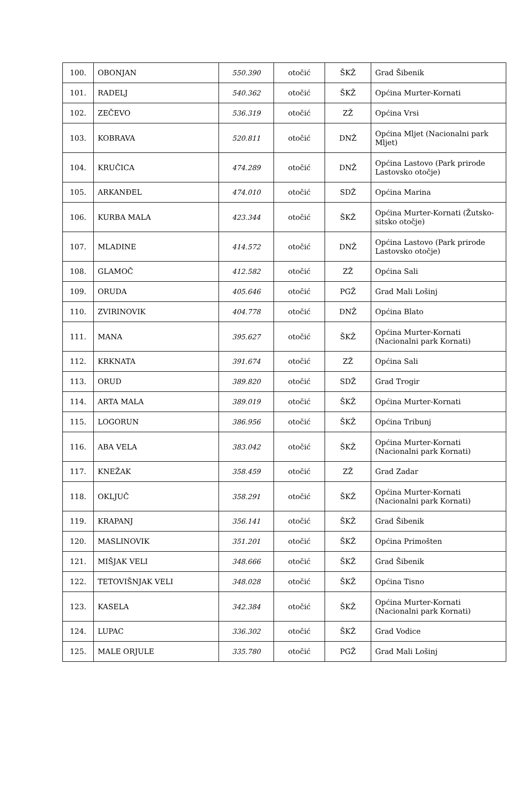| 100. | OBONJAN | 550.390 | otočić | ŠKŽ | Grad Šibenik |
| 101. | RADELJ | 540.362 | otočić | ŠKŽ | Općina Murter-Kornati |
| 102. | ZEČEVO | 536.319 | otočić | ZŽ | Općina Vrsi |
| 103. | KOBRAVA | 520.811 | otočić | DNŽ | Općina Mljet (Nacionalni park Mljet) |
| 104. | KRUČICA | 474.289 | otočić | DNŽ | Općina Lastovo (Park prirode Lastovsko otočje) |
| 105. | ARKANĐEL | 474.010 | otočić | SDŽ | Općina Marina |
| 106. | KURBA MALA | 423.344 | otočić | ŠKŽ | Općina Murter-Kornati (Žutsko-sitsko otočje) |
| 107. | MLADINE | 414.572 | otočić | DNŽ | Općina Lastovo (Park prirode Lastovsko otočje) |
| 108. | GLAMOČ | 412.582 | otočić | ZŽ | Općina Sali |
| 109. | ORUDA | 405.646 | otočić | PGŽ | Grad Mali Lošinj |
| 110. | ZVIRINOVIK | 404.778 | otočić | DNŽ | Općina Blato |
| 111. | MANA | 395.627 | otočić | ŠKŽ | Općina Murter-Kornati (Nacionalni park Kornati) |
| 112. | KRKNATA | 391.674 | otočić | ZŽ | Općina Sali |
| 113. | ORUD | 389.820 | otočić | SDŽ | Grad Trogir |
| 114. | ARTA MALA | 389.019 | otočić | ŠKŽ | Općina Murter-Kornati |
| 115. | LOGORUN | 386.956 | otočić | ŠKŽ | Općina Tribunj |
| 116. | ABA VELA | 383.042 | otočić | ŠKŽ | Općina Murter-Kornati (Nacionalni park Kornati) |
| 117. | KNEŽAK | 358.459 | otočić | ZŽ | Grad Zadar |
| 118. | OKLJUČ | 358.291 | otočić | ŠKŽ | Općina Murter-Kornati (Nacionalni park Kornati) |
| 119. | KRAPANJ | 356.141 | otočić | ŠKŽ | Grad Šibenik |
| 120. | MASLINOVIK | 351.201 | otočić | ŠKŽ | Općina Primošten |
| 121. | MIŠJAK VELI | 348.666 | otočić | ŠKŽ | Grad Šibenik |
| 122. | TETOVIŠNJAK VELI | 348.028 | otočić | ŠKŽ | Općina Tisno |
| 123. | KASELA | 342.384 | otočić | ŠKŽ | Općina Murter-Kornati (Nacionalni park Kornati) |
| 124. | LUPAC | 336.302 | otočić | ŠKŽ | Grad Vodice |
| 125. | MALE ORJULE | 335.780 | otočić | PGŽ | Grad Mali Lošinj |